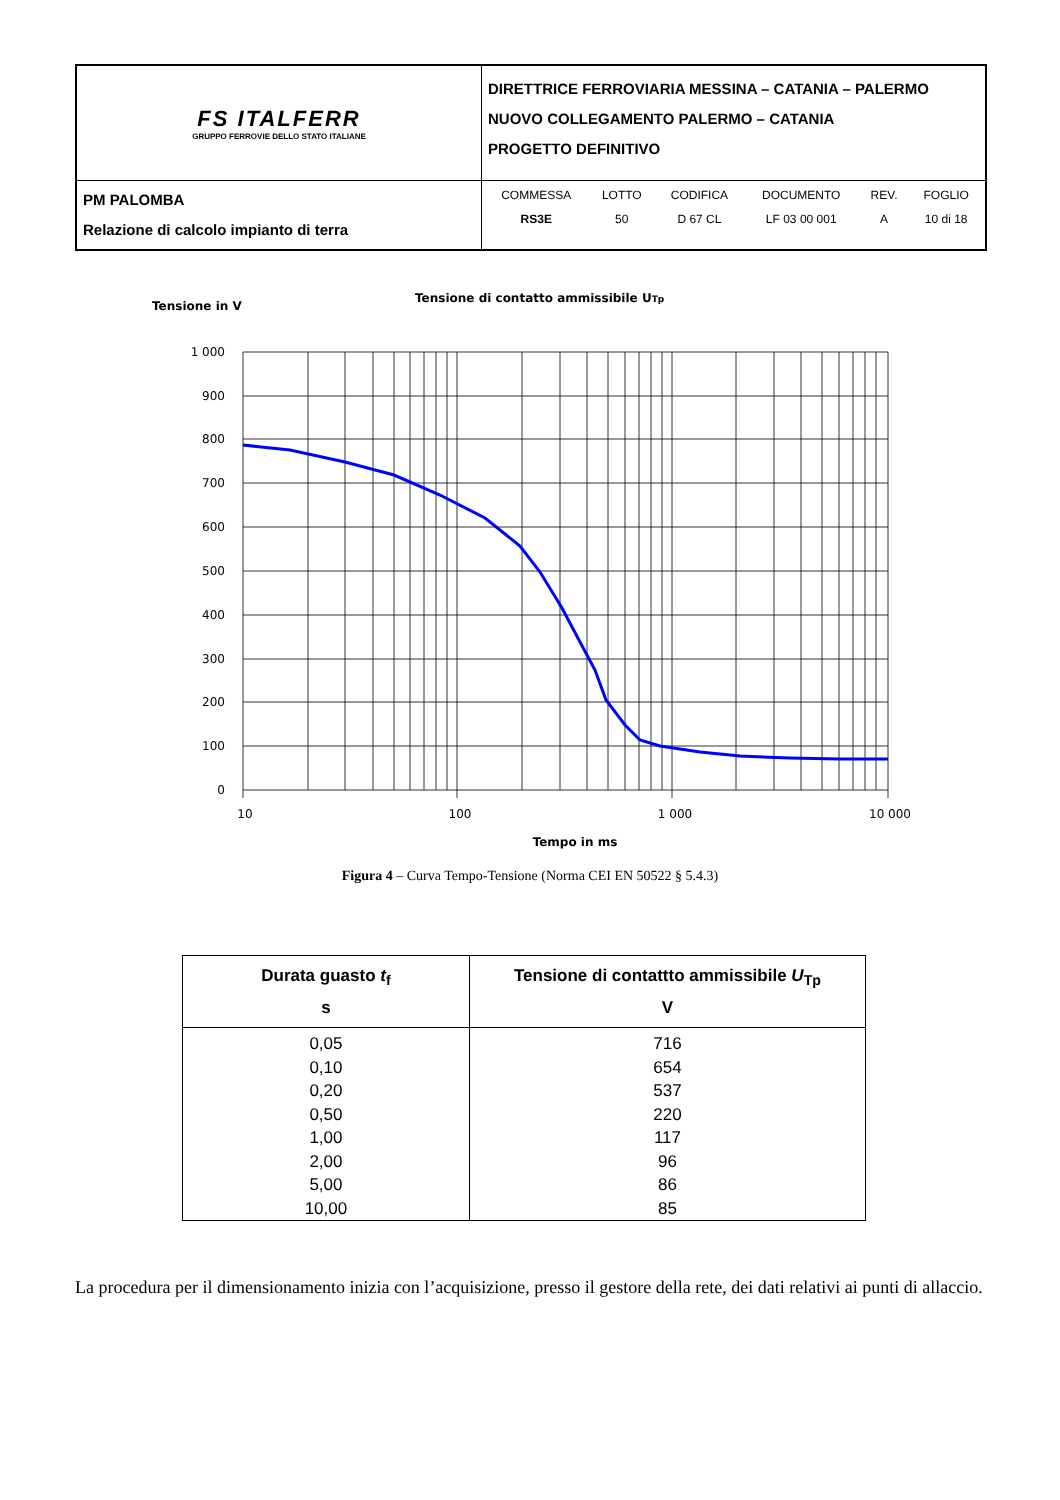| FS ITALFERR GRUPPO FERROVIE DELLO STATO ITALIANE | DIRETTRICE FERROVIARIA MESSINA – CATANIA – PALERMO NUOVO COLLEGAMENTO PALERMO – CATANIA PROGETTO DEFINITIVO |
| PM PALOMBA Relazione di calcolo impianto di terra | / COMMESSA / LOTTO / CODIFICA / DOCUMENTO / REV. / FOGLIO / / RS3E / 50 / D 67 CL / LF 03 00 001 / A / 10 di 18 / |
Tensione in V
Tensione di contatto ammissibile UTp
1 000
900
800
700
600
500
400
300
200
100
0
10
100
1 000
10 000
Tempo in ms
Figura 4 – Curva Tempo-Tensione (Norma CEI EN 50522 § 5.4.3)
| Durata guasto t<sub>f</sub> s | Tensione di contattto ammissibile U<sub>Tp</sub> V |
| --- | --- |
| 0,05 0,10 0,20 0,50 1,00 2,00 5,00 10,00 | 716 654 537 220 117 96 86 85 |
La procedura per il dimensionamento inizia con l’acquisizione, presso il gestore della rete, dei dati relativi ai punti di allaccio.